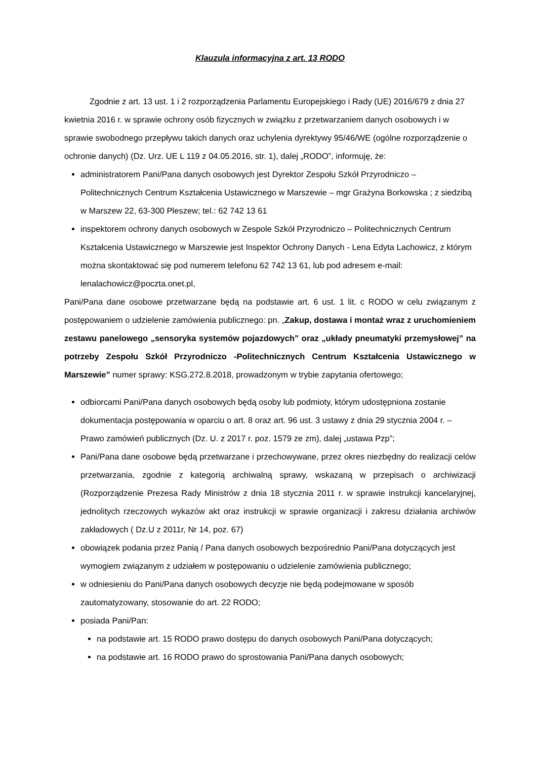Klauzula informacyjna z art. 13 RODO
Zgodnie z art. 13 ust. 1 i 2 rozporządzenia Parlamentu Europejskiego i Rady (UE) 2016/679 z dnia 27 kwietnia 2016 r. w sprawie ochrony osób fizycznych w związku z przetwarzaniem danych osobowych i w sprawie swobodnego przepływu takich danych oraz uchylenia dyrektywy 95/46/WE (ogólne rozporządzenie o ochronie danych) (Dz. Urz. UE L 119 z 04.05.2016, str. 1), dalej „RODO”, informuję, że:
administratorem Pani/Pana danych osobowych jest Dyrektor Zespołu Szkół Przyrodniczo – Politechnicznych Centrum Kształcenia Ustawicznego w Marszewie – mgr Grażyna Borkowska ; z siedzibą w Marszew 22, 63-300 Pleszew; tel.: 62 742 13 61
inspektorem ochrony danych osobowych w Zespole Szkół Przyrodniczo – Politechnicznych Centrum Kształcenia Ustawicznego w Marszewie jest Inspektor Ochrony Danych - Lena Edyta Lachowicz, z którym można skontaktować się pod numerem telefonu 62 742 13 61, lub pod adresem e-mail: lenalachowicz@poczta.onet.pl,
Pani/Pana dane osobowe przetwarzane będą na podstawie art. 6 ust. 1 lit. c RODO w celu związanym z postępowaniem o udzielenie zamówienia publicznego: pn. „Zakup, dostawa i montaż wraz z uruchomieniem zestawu panelowego „sensoryka systemów pojazdowych” oraz „układy pneumatyki przemysłowej” na potrzeby Zespołu Szkół Przyrodniczo -Politechnicznych Centrum Kształcenia Ustawicznego w Marszewie” numer sprawy: KSG.272.8.2018, prowadzonym w trybie zapytania ofertowego;
odbiorcami Pani/Pana danych osobowych będą osoby lub podmioty, którym udostępniona zostanie dokumentacja postępowania w oparciu o art. 8 oraz art. 96 ust. 3 ustawy z dnia 29 stycznia 2004 r. – Prawo zamówień publicznych (Dz. U. z 2017 r. poz. 1579 ze zm), dalej „ustawa Pzp”;
Pani/Pana dane osobowe będą przetwarzane i przechowywane, przez okres niezbędny do realizacji celów przetwarzania, zgodnie z kategorią archiwalną sprawy, wskazaną w przepisach o archiwizacji (Rozporządzenie Prezesa Rady Ministrów z dnia 18 stycznia 2011 r. w sprawie instrukcji kancelaryjnej, jednolitych rzeczowych wykazów akt oraz instrukcji w sprawie organizacji i zakresu działania archiwów zakładowych ( Dz.U z 2011r, Nr 14, poz. 67)
obowiązek podania przez Panią / Pana danych osobowych bezpośrednio Pani/Pana dotyczących jest wymogiem związanym z udziałem w postępowaniu o udzielenie zamówienia publicznego;
w odniesieniu do Pani/Pana danych osobowych decyzje nie będą podejmowane w sposób zautomatyzowany, stosowanie do art. 22 RODO;
posiada Pani/Pan:
na podstawie art. 15 RODO prawo dostępu do danych osobowych Pani/Pana dotyczących;
na podstawie art. 16 RODO prawo do sprostowania Pani/Pana danych osobowych;